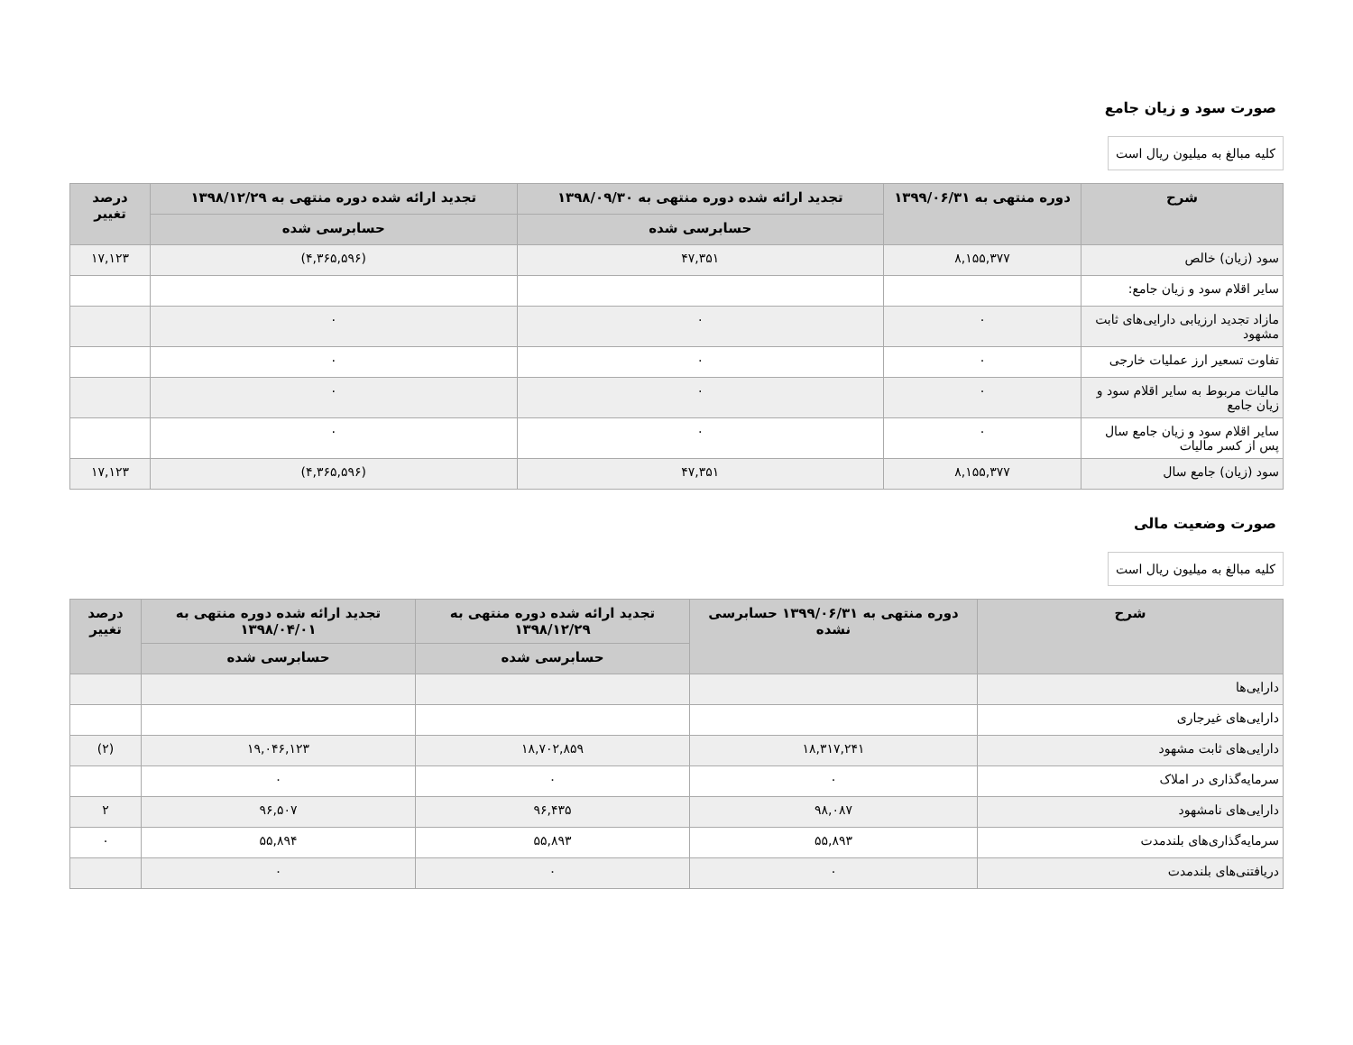صورت سود و زیان جامع
کلیه مبالغ به میلیون ریال است
| شرح | دوره منتهی به ۱۳۹۹/۰۶/۳۱ | تجدید ارائه شده دوره منتهی به ۱۳۹۸/۰۹/۳۰ | تجدید ارائه شده دوره منتهی به ۱۳۹۸/۱۲/۲۹ | درصد تغییر |
| --- | --- | --- | --- | --- |
| | | حسابرسی شده | حسابرسی شده | |
| سود (زیان) خالص | ۸,۱۵۵,۳۷۷ | ۴۷,۳۵۱ | (۴,۳۶۵,۵۹۶) | ۱۷,۱۲۳ |
| سایر اقلام سود و زیان جامع: | | | | |
| مازاد تجدید ارزیابی دارایی‌های ثابت مشهود | ۰ | ۰ | ۰ | |
| تفاوت تسعیر ارز عملیات خارجی | ۰ | ۰ | ۰ | |
| مالیات مربوط به سایر اقلام سود و زیان جامع | ۰ | ۰ | ۰ | |
| سایر اقلام سود و زیان جامع سال پس از کسر مالیات | ۰ | ۰ | ۰ | |
| سود (زیان) جامع سال | ۸,۱۵۵,۳۷۷ | ۴۷,۳۵۱ | (۴,۳۶۵,۵۹۶) | ۱۷,۱۲۳ |
صورت وضعیت مالی
کلیه مبالغ به میلیون ریال است
| شرح | دوره منتهی به ۱۳۹۹/۰۶/۳۱ حسابرسی نشده | تجدید ارائه شده دوره منتهی به ۱۳۹۸/۱۲/۲۹ | تجدید ارائه شده دوره منتهی به ۱۳۹۸/۰۴/۰۱ | درصد تغییر |
| --- | --- | --- | --- | --- |
| | | حسابرسی شده | حسابرسی شده | |
| دارایی‌ها | | | | |
| دارایی‌های غیرجاری | | | | |
| دارایی‌های ثابت مشهود | ۱۸,۳۱۷,۲۴۱ | ۱۸,۷۰۲,۸۵۹ | ۱۹,۰۴۶,۱۲۳ | (۲) |
| سرمایه‌گذاری در املاک | ۰ | ۰ | ۰ | |
| دارایی‌های نامشهود | ۹۸,۰۸۷ | ۹۶,۴۳۵ | ۹۶,۵۰۷ | ۲ |
| سرمایه‌گذاری‌های بلندمدت | ۵۵,۸۹۳ | ۵۵,۸۹۳ | ۵۵,۸۹۴ | ۰ |
| دریافتنی‌های بلندمدت | ۰ | ۰ | ۰ | |